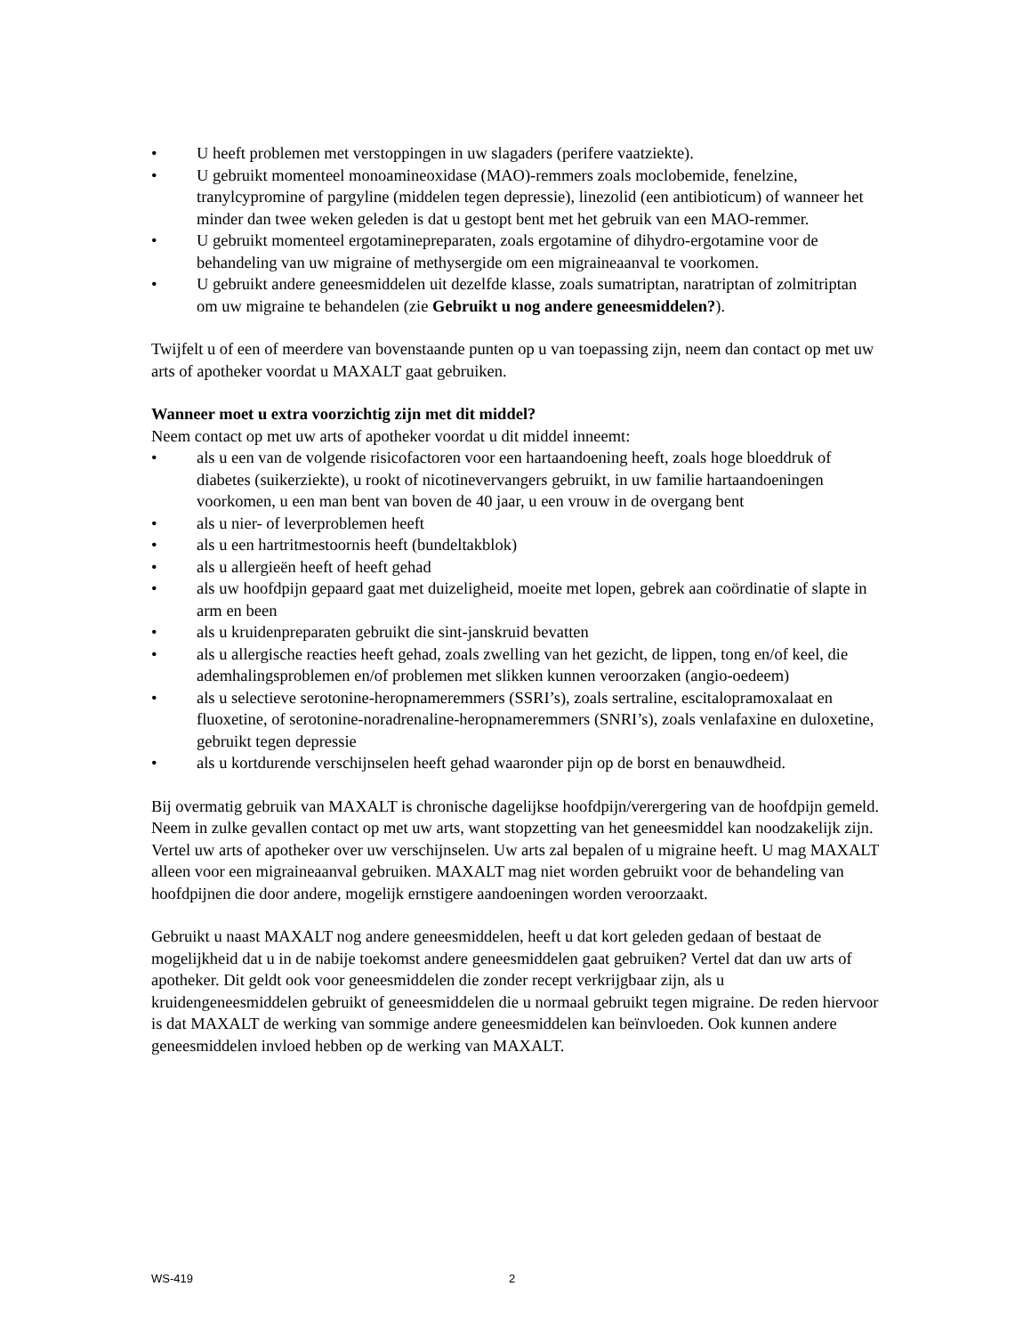• U heeft problemen met verstoppingen in uw slagaders (perifere vaatziekte).
• U gebruikt momenteel monoamineoxidase (MAO)-remmers zoals moclobemide, fenelzine, tranylcypromine of pargyline (middelen tegen depressie), linezolid (een antibioticum) of wanneer het minder dan twee weken geleden is dat u gestopt bent met het gebruik van een MAO-remmer.
• U gebruikt momenteel ergotaminepreparaten, zoals ergotamine of dihydro-ergotamine voor de behandeling van uw migraine of methysergide om een migraineaanval te voorkomen.
• U gebruikt andere geneesmiddelen uit dezelfde klasse, zoals sumatriptan, naratriptan of zolmitriptan om uw migraine te behandelen (zie Gebruikt u nog andere geneesmiddelen?).
Twijfelt u of een of meerdere van bovenstaande punten op u van toepassing zijn, neem dan contact op met uw arts of apotheker voordat u MAXALT gaat gebruiken.
Wanneer moet u extra voorzichtig zijn met dit middel?
Neem contact op met uw arts of apotheker voordat u dit middel inneemt:
• als u een van de volgende risicofactoren voor een hartaandoening heeft, zoals hoge bloeddruk of diabetes (suikerziekte), u rookt of nicotinevervangers gebruikt, in uw familie hartaandoeningen voorkomen, u een man bent van boven de 40 jaar, u een vrouw in de overgang bent
• als u nier- of leverproblemen heeft
• als u een hartritmestoornis heeft (bundeltakblok)
• als u allergieën heeft of heeft gehad
• als uw hoofdpijn gepaard gaat met duizeligheid, moeite met lopen, gebrek aan coördinatie of slapte in arm en been
• als u kruidenpreparaten gebruikt die sint-janskruid bevatten
• als u allergische reacties heeft gehad, zoals zwelling van het gezicht, de lippen, tong en/of keel, die ademhalingsproblemen en/of problemen met slikken kunnen veroorzaken (angio-oedeem)
• als u selectieve serotonine-heropnameremmers (SSRI’s), zoals sertraline, escitalopramoxalaat en fluoxetine, of serotonine-noradrenaline-heropnameremmers (SNRI’s), zoals venlafaxine en duloxetine, gebruikt tegen depressie
• als u kortdurende verschijnselen heeft gehad waaronder pijn op de borst en benauwdheid.
Bij overmatig gebruik van MAXALT is chronische dagelijkse hoofdpijn/verergering van de hoofdpijn gemeld. Neem in zulke gevallen contact op met uw arts, want stopzetting van het geneesmiddel kan noodzakelijk zijn.
Vertel uw arts of apotheker over uw verschijnselen. Uw arts zal bepalen of u migraine heeft. U mag MAXALT alleen voor een migraineaanval gebruiken. MAXALT mag niet worden gebruikt voor de behandeling van hoofdpijnen die door andere, mogelijk ernstigere aandoeningen worden veroorzaakt.
Gebruikt u naast MAXALT nog andere geneesmiddelen, heeft u dat kort geleden gedaan of bestaat de mogelijkheid dat u in de nabije toekomst andere geneesmiddelen gaat gebruiken? Vertel dat dan uw arts of apotheker. Dit geldt ook voor geneesmiddelen die zonder recept verkrijgbaar zijn, als u kruidengeneesmiddelen gebruikt of geneesmiddelen die u normaal gebruikt tegen migraine. De reden hiervoor is dat MAXALT de werking van sommige andere geneesmiddelen kan beïnvloeden. Ook kunnen andere geneesmiddelen invloed hebben op de werking van MAXALT.
WS-419 2